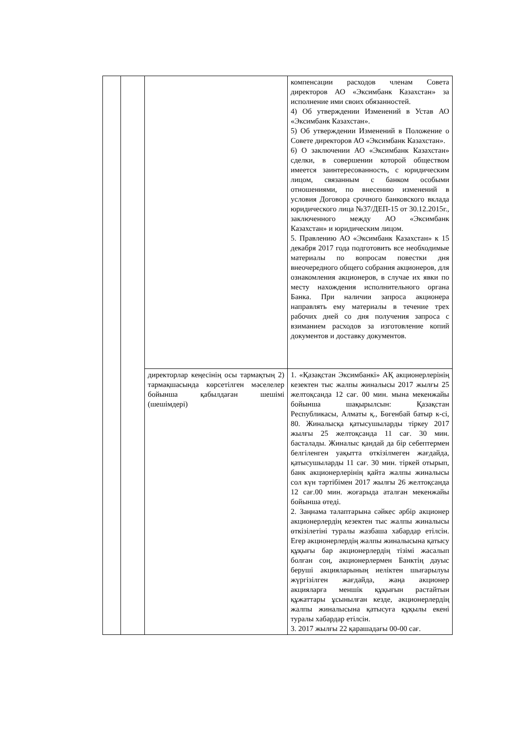| | | | компенсации расходов членам Совета директоров АО «Эксимбанк Казахстан» за исполнение ими своих обязанностей. 4) Об утверждении Изменений в Устав АО «Эксимбанк Казахстан». 5) Об утверждении Изменений в Положение о Совете директоров АО «Эксимбанк Казахстан». 6) О заключении АО «Эксимбанк Казахстан» сделки, в совершении которой обществом имеется заинтересованность, с юридическим лицом, связанным с банком особыми отношениями, по внесению изменений в условия Договора срочного банковского вклада юридического лица №37/ДЕП-15 от 30.12.2015г., заключенного между АО «Эксимбанк Казахстан» и юридическим лицом. 5. Правлению АО «Эксимбанк Казахстан» к 15 декабря 2017 года подготовить все необходимые материалы по вопросам повестки дня внеочередного общего собрания акционеров, для ознакомления акционеров, в случае их явки по месту нахождения исполнительного органа Банка. При наличии запроса акционера направлять ему материалы в течение трех рабочих дней со дня получения запроса с взиманием расходов за изготовление копий документов и доставку документов. |
| | | директорлар кеңесінің осы тармақтың 2) тармақшасында көрсетілген мәселелер бойынша қабылдаған шешімі (шешімдері) | 1. «Қазақстан Эксимбанкі» АҚ акционерлерінің кезектен тыс жалпы жиналысы 2017 жылғы 25 желтоқсанда 12 сағ. 00 мин. мына мекенжайы бойынша шақырылсын: Қазақстан Республикасы, Алматы қ., Бөгенбай батыр к-сі, 80. Жиналысқа қатысушыларды тіркеу 2017 жылғы 25 желтоқсанда 11 сағ. 30 мин. басталады. Жиналыс қандай да бір себептермен белгіленген уақытта өткізілмеген жағдайда, қатысушыларды 11 сағ. 30 мин. тіркей отырып, банк акционерлерінің қайта жалпы жиналысы сол күн тәртібімен 2017 жылғы 26 желтоқсанда 12 сағ.00 мин. жоғарыда аталған мекенжайы бойынша өтеді. 2. Заңнама талаптарына сәйкес әрбір акционер акционерлердің кезектен тыс жалпы жиналысы өткізілетіні туралы жазбаша хабардар етілсін. Егер акционерлердің жалпы жиналысына қатысу құқығы бар акционерлердің тізімі жасалып болған соң, акционерлермен Банктің дауыс беруші акцияларының иеліктен шығарылуы жүргізілген жағдайда, жаңа акционер акцияларға меншік құқығын растайтын құжаттары ұсынылған кезде, акционерлердің жалпы жиналысына қатысуға құқылы екені туралы хабардар етілсін. 3. 2017 жылғы 22 қарашадағы 00-00 сағ. |